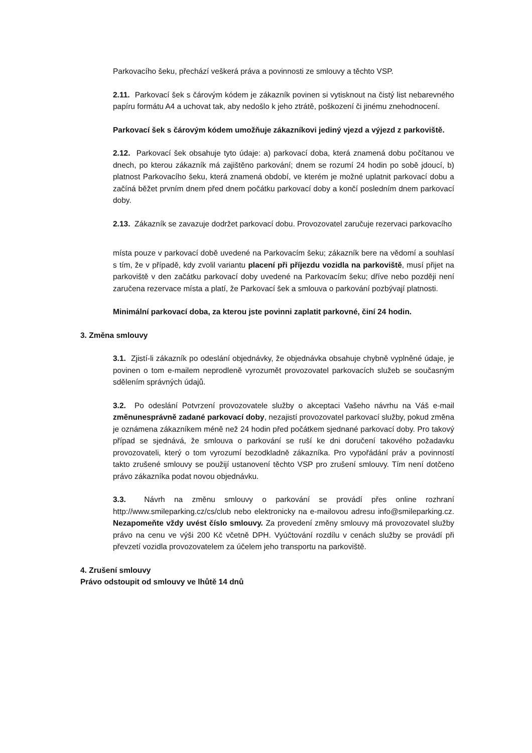Parkovacího šeku, přechází veškerá práva a povinnosti ze smlouvy a těchto VSP.
2.11. Parkovací šek s čárovým kódem je zákazník povinen si vytisknout na čistý list nebarevného papíru formátu A4 a uchovat tak, aby nedošlo k jeho ztrátě, poškození či jinému znehodnocení.
Parkovací šek s čárovým kódem umožňuje zákazníkovi jediný vjezd a výjezd z parkoviště.
2.12. Parkovací šek obsahuje tyto údaje: a) parkovací doba, která znamená dobu počítanou ve dnech, po kterou zákazník má zajištěno parkování; dnem se rozumí 24 hodin po sobě jdoucí, b) platnost Parkovacího šeku, která znamená období, ve kterém je možné uplatnit parkovací dobu a začíná běžet prvním dnem před dnem počátku parkovací doby a končí posledním dnem parkovací doby.
2.13. Zákazník se zavazuje dodržet parkovací dobu. Provozovatel zaručuje rezervaci parkovacího
místa pouze v parkovací době uvedené na Parkovacím šeku; zákazník bere na vědomí a souhlasí s tím, že v případě, kdy zvolil variantu placení při příjezdu vozidla na parkoviště, musí přijet na parkoviště v den začátku parkovací doby uvedené na Parkovacím šeku; dříve nebo později není zaručena rezervace místa a platí, že Parkovací šek a smlouva o parkování pozbývají platnosti.
Minimální parkovací doba, za kterou jste povinni zaplatit parkovné, činí 24 hodin.
3. Změna smlouvy
3.1. Zjistí-li zákazník po odeslání objednávky, že objednávka obsahuje chybně vyplněné údaje, je povinen o tom e-mailem neprodleně vyrozumět provozovatel parkovacích služeb se současným sdělením správných údajů.
3.2. Po odeslání Potvrzení provozovatele služby o akceptaci Vašeho návrhu na Váš e-mail změnunesprávně zadané parkovací doby, nezajistí provozovatel parkovací služby, pokud změna je oznámena zákazníkem méně než 24 hodin před počátkem sjednané parkovací doby. Pro takový případ se sjednává, že smlouva o parkování se ruší ke dni doručení takového požadavku provozovateli, který o tom vyrozumí bezodkladně zákazníka. Pro vypořádání práv a povinností takto zrušené smlouvy se použijí ustanovení těchto VSP pro zrušení smlouvy. Tím není dotčeno právo zákazníka podat novou objednávku.
3.3. Návrh na změnu smlouvy o parkování se provádí přes online rozhraní http://www.smileparking.cz/cs/club nebo elektronicky na e-mailovou adresu info@smileparking.cz. Nezapomeňte vždy uvést číslo smlouvy. Za provedení změny smlouvy má provozovatel služby právo na cenu ve výši 200 Kč včetně DPH. Vyúčtování rozdílu v cenách služby se provádí při převzetí vozidla provozovatelem za účelem jeho transportu na parkoviště.
4. Zrušení smlouvy
Právo odstoupit od smlouvy ve lhůtě 14 dnů